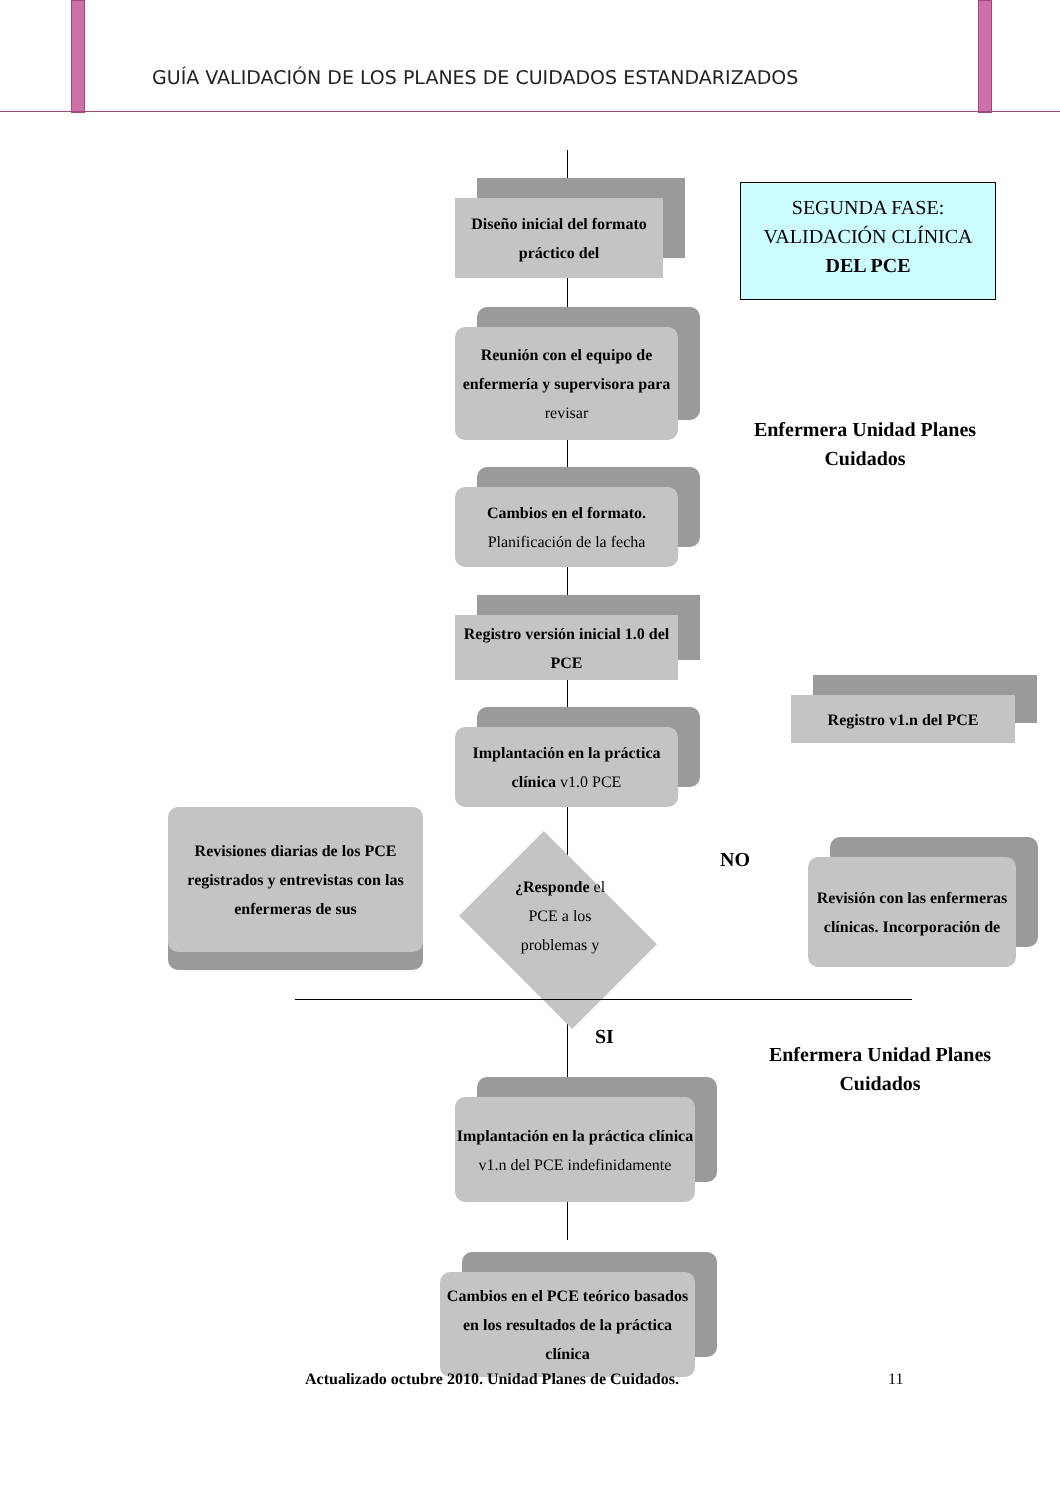GUÍA VALIDACIÓN DE LOS PLANES DE CUIDADOS ESTANDARIZADOS
Diseño inicial del formato práctico del
SEGUNDA FASE:
VALIDACIÓN CLÍNICA
DEL PCE
Reunión con el equipo de enfermería y supervisora para revisar
Enfermera Unidad Planes Cuidados
Cambios en el formato.
Planificación de la fecha
Registro versión inicial 1.0 del PCE
Registro v1.n del PCE
Implantación en la práctica clínica v1.0 PCE
Revisiones diarias de los PCE registrados y entrevistas con las enfermeras de sus
¿Responde el PCE a los problemas y
NO
Revisión con las enfermeras clínicas. Incorporación de
SI
Enfermera Unidad Planes Cuidados
Implantación en la práctica clínica v1.n del PCE indefinidamente
Cambios en el PCE teórico basados en los resultados de la práctica clínica
Actualizado octubre 2010. Unidad Planes de Cuidados. 11